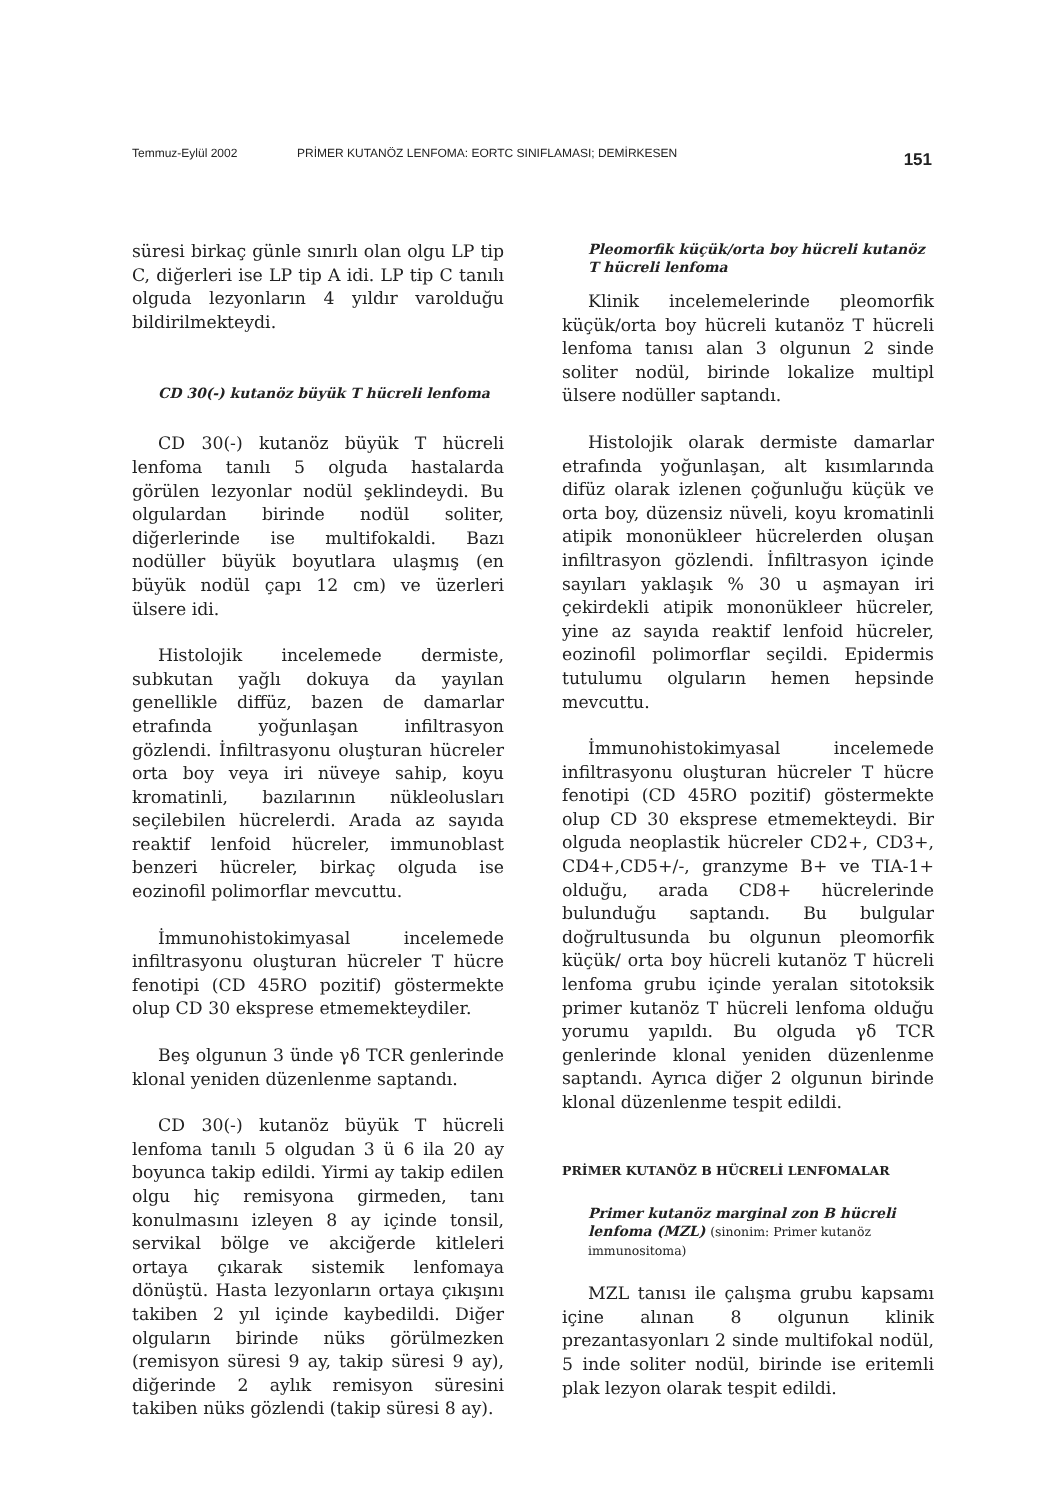Temmuz-Eylül 2002 PRİMER KUTANÖZ LENFOMA: EORTC SINIFLAMASI; DEMİRKESEN 151
süresi birkaç günle sınırlı olan olgu LP tip C, diğerleri ise LP tip A idi. LP tip C tanılı olguda lezyonların 4 yıldır varolduğu bildirilmekteydi.
CD 30(-) kutanöz büyük T hücreli lenfoma
CD 30(-) kutanöz büyük T hücreli lenfoma tanılı 5 olguda hastalarda görülen lezyonlar nodül şeklindeydi. Bu olgulardan birinde nodül soliter, diğerlerinde ise multifokaldi. Bazı nodüller büyük boyutlara ulaşmış (en büyük nodül çapı 12 cm) ve üzerleri ülsere idi.
Histolojik incelemede dermiste, subkutan yağlı dokuya da yayılan genellikle diffüz, bazen de damarlar etrafında yoğunlaşan infiltrasyon gözlendi. İnfiltrasyonu oluşturan hücreler orta boy veya iri nüveye sahip, koyu kromatinli, bazılarının nükleolusları seçilebilen hücrelerdi. Arada az sayıda reaktif lenfoid hücreler, immunoblast benzeri hücreler, birkaç olguda ise eozinofil polimorflar mevcuttu.
İmmunohistokimyasal incelemede infiltrasyonu oluşturan hücreler T hücre fenotipi (CD 45RO pozitif) göstermekte olup CD 30 eksprese etmemekteydiler.
Beş olgunun 3 ünde γδ TCR genlerinde klonal yeniden düzenlenme saptandı.
CD 30(-) kutanöz büyük T hücreli lenfoma tanılı 5 olgudan 3 ü 6 ila 20 ay boyunca takip edildi. Yirmi ay takip edilen olgu hiç remisyona girmeden, tanı konulmasını izleyen 8 ay içinde tonsil, servikal bölge ve akciğerde kitleleri ortaya çıkarak sistemik lenfomaya dönüştü. Hasta lezyonların ortaya çıkışını takiben 2 yıl içinde kaybedildi. Diğer olguların birinde nüks görülmezken (remisyon süresi 9 ay, takip süresi 9 ay), diğerinde 2 aylık remisyon süresini takiben nüks gözlendi (takip süresi 8 ay).
Pleomorfik küçük/orta boy hücreli kutanöz T hücreli lenfoma
Klinik incelemelerinde pleomorfik küçük/orta boy hücreli kutanöz T hücreli lenfoma tanısı alan 3 olgunun 2 sinde soliter nodül, birinde lokalize multipl ülsere nodüller saptandı.
Histolojik olarak dermiste damarlar etrafında yoğunlaşan, alt kısımlarında difüz olarak izlenen çoğunluğu küçük ve orta boy, düzensiz nüveli, koyu kromatinli atipik mononükleer hücrelerden oluşan infiltrasyon gözlendi. İnfiltrasyon içinde sayıları yaklaşık % 30 u aşmayan iri çekirdekli atipik mononükleer hücreler, yine az sayıda reaktif lenfoid hücreler, eozinofil polimorflar seçildi. Epidermis tutulumu olguların hemen hepsinde mevcuttu.
İmmunohistokimyasal incelemede infiltrasyonu oluşturan hücreler T hücre fenotipi (CD 45RO pozitif) göstermekte olup CD 30 eksprese etmemekteydi. Bir olguda neoplastik hücreler CD2+, CD3+, CD4+,CD5+/-, granzyme B+ ve TIA-1+ olduğu, arada CD8+ hücrelerinde bulunduğu saptandı. Bu bulgular doğrultusunda bu olgunun pleomorfik küçük/ orta boy hücreli kutanöz T hücreli lenfoma grubu içinde yeralan sitotoksik primer kutanöz T hücreli lenfoma olduğu yorumu yapıldı. Bu olguda γδ TCR genlerinde klonal yeniden düzenlenme saptandı. Ayrıca diğer 2 olgunun birinde klonal düzenlenme tespit edildi.
PRİMER KUTANÖZ B HÜCRELİ LENFOMALAR
Primer kutanöz marginal zon B hücreli lenfoma (MZL) (sinonim: Primer kutanöz immunositoma)
MZL tanısı ile çalışma grubu kapsamı içine alınan 8 olgunun klinik prezantasyonları 2 sinde multifokal nodül, 5 inde soliter nodül, birinde ise eritemli plak lezyon olarak tespit edildi.